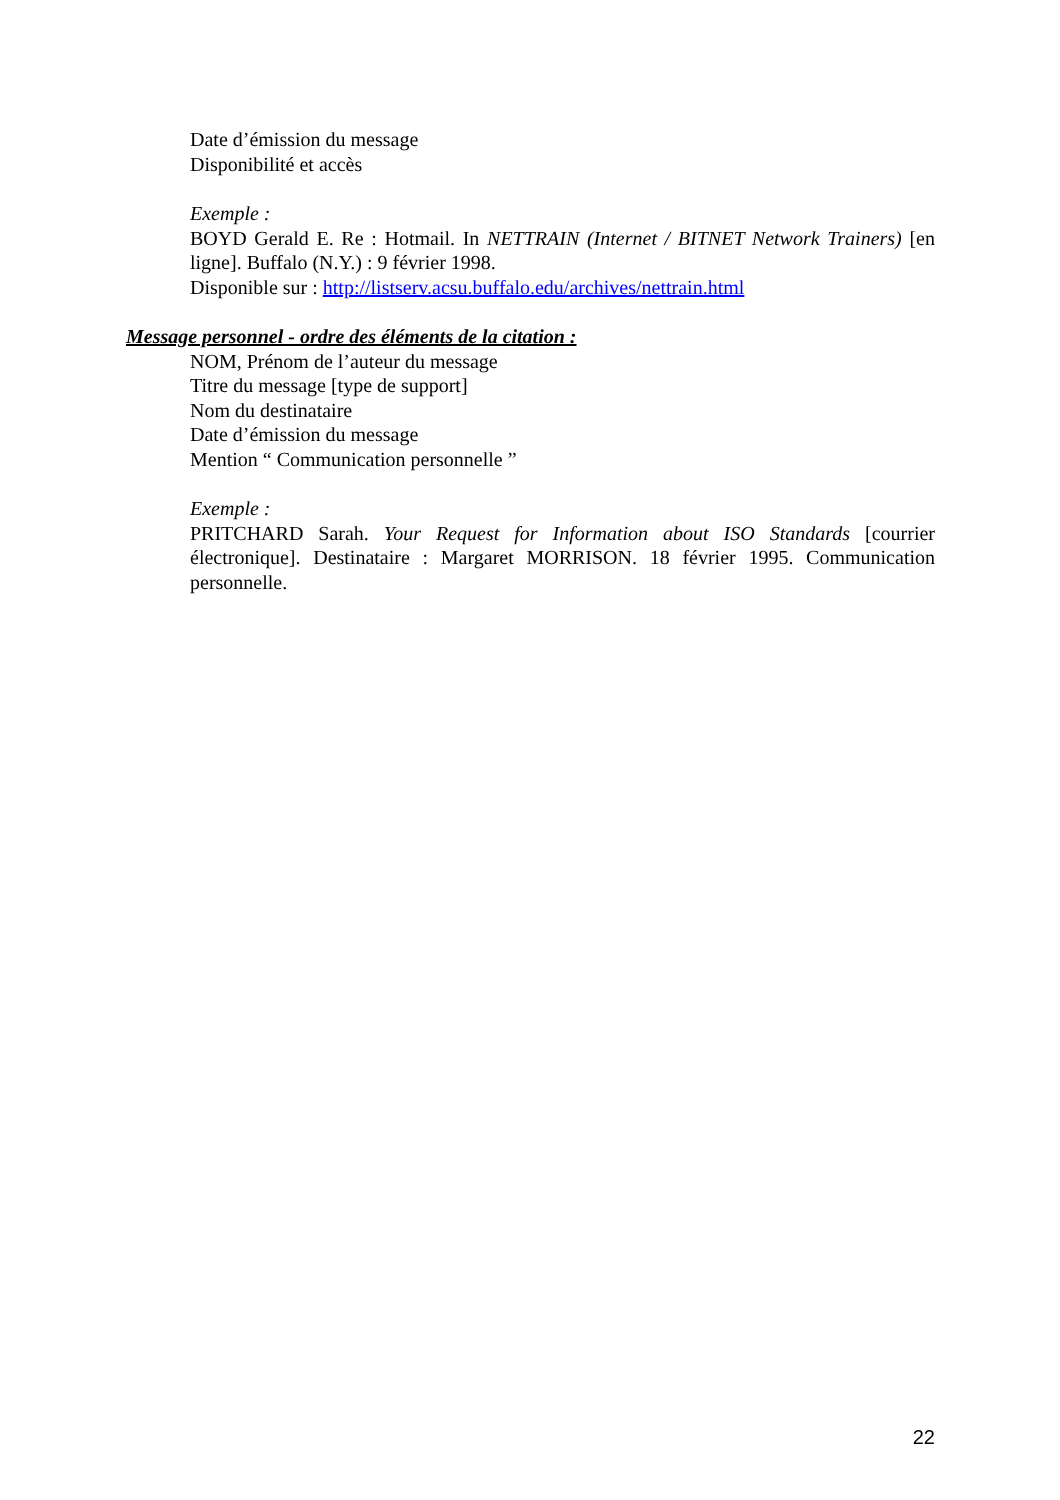Date d’émission du message
Disponibilité et accès
Exemple :
BOYD Gerald E. Re : Hotmail. In NETTRAIN (Internet / BITNET Network Trainers) [en ligne]. Buffalo (N.Y.) : 9 février 1998.
Disponible sur : http://listserv.acsu.buffalo.edu/archives/nettrain.html
Message personnel - ordre des éléments de la citation :
NOM, Prénom de l’auteur du message
Titre du message [type de support]
Nom du destinataire
Date d’émission du message
Mention “ Communication personnelle ”
Exemple :
PRITCHARD Sarah. Your Request for Information about ISO Standards [courrier électronique]. Destinataire : Margaret MORRISON. 18 février 1995. Communication personnelle.
22